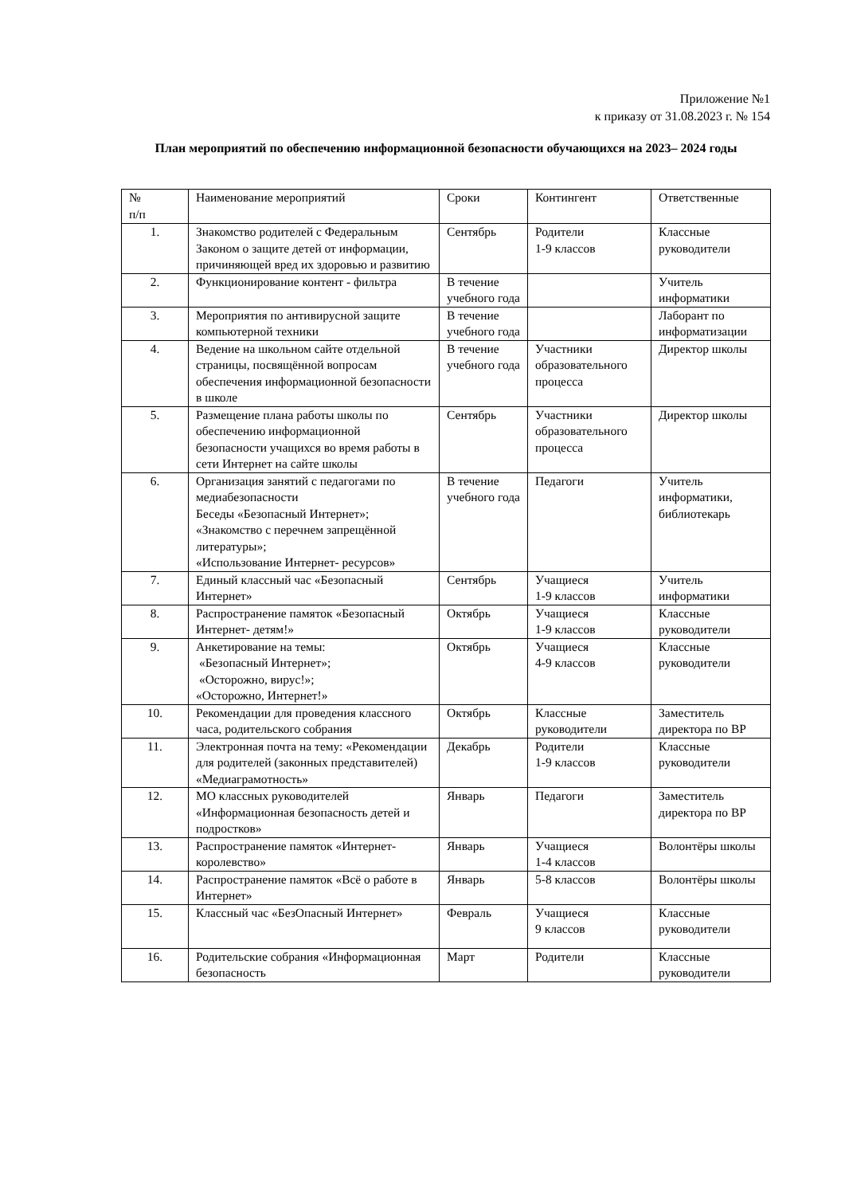Приложение №1
к приказу от 31.08.2023 г. № 154
План мероприятий по обеспечению информационной безопасности обучающихся на 2023– 2024 годы
| № п/п | Наименование мероприятий | Сроки | Контингент | Ответственные |
| --- | --- | --- | --- | --- |
| 1. | Знакомство родителей с Федеральным Законом о защите детей от информации, причиняющей вред их здоровью и развитию | Сентябрь | Родители 1-9 классов | Классные руководители |
| 2. | Функционирование контент - фильтра | В течение учебного года | | Учитель информатики |
| 3. | Мероприятия по антивирусной защите компьютерной техники | В течение учебного года | | Лаборант по информатизации |
| 4. | Ведение на школьном сайте отдельной страницы, посвящённой вопросам обеспечения информационной безопасности в школе | В течение учебного года | Участники образовательного процесса | Директор школы |
| 5. | Размещение плана работы школы по обеспечению информационной безопасности учащихся во время работы в сети Интернет на сайте школы | Сентябрь | Участники образовательного процесса | Директор школы |
| 6. | Организация занятий с педагогами по медиабезопасности Беседы «Безопасный Интернет»; «Знакомство с перечнем запрещённой литературы»; «Использование Интернет- ресурсов» | В течение учебного года | Педагоги | Учитель информатики, библиотекарь |
| 7. | Единый классный час «Безопасный Интернет» | Сентябрь | Учащиеся 1-9 классов | Учитель информатики |
| 8. | Распространение памяток «Безопасный Интернет- детям!» | Октябрь | Учащиеся 1-9 классов | Классные руководители |
| 9. | Анкетирование на темы: «Безопасный Интернет»; «Осторожно, вирус!»; «Осторожно, Интернет!» | Октябрь | Учащиеся 4-9 классов | Классные руководители |
| 10. | Рекомендации для проведения классного часа, родительского собрания | Октябрь | Классные руководители | Заместитель директора по ВР |
| 11. | Электронная почта на тему: «Рекомендации для родителей (законных представителей) «Медиаграмотность» | Декабрь | Родители 1-9 классов | Классные руководители |
| 12. | МО классных руководителей «Информационная безопасность детей и подростков» | Январь | Педагоги | Заместитель директора по ВР |
| 13. | Распространение памяток «Интернет-королевство» | Январь | Учащиеся 1-4 классов | Волонтёры школы |
| 14. | Распространение памяток «Всё о работе в Интернет» | Январь | 5-8 классов | Волонтёры школы |
| 15. | Классный час «БезОпасный Интернет» | Февраль | Учащиеся 9 классов | Классные руководители |
| 16. | Родительские собрания «Информационная безопасность | Март | Родители | Классные руководители |